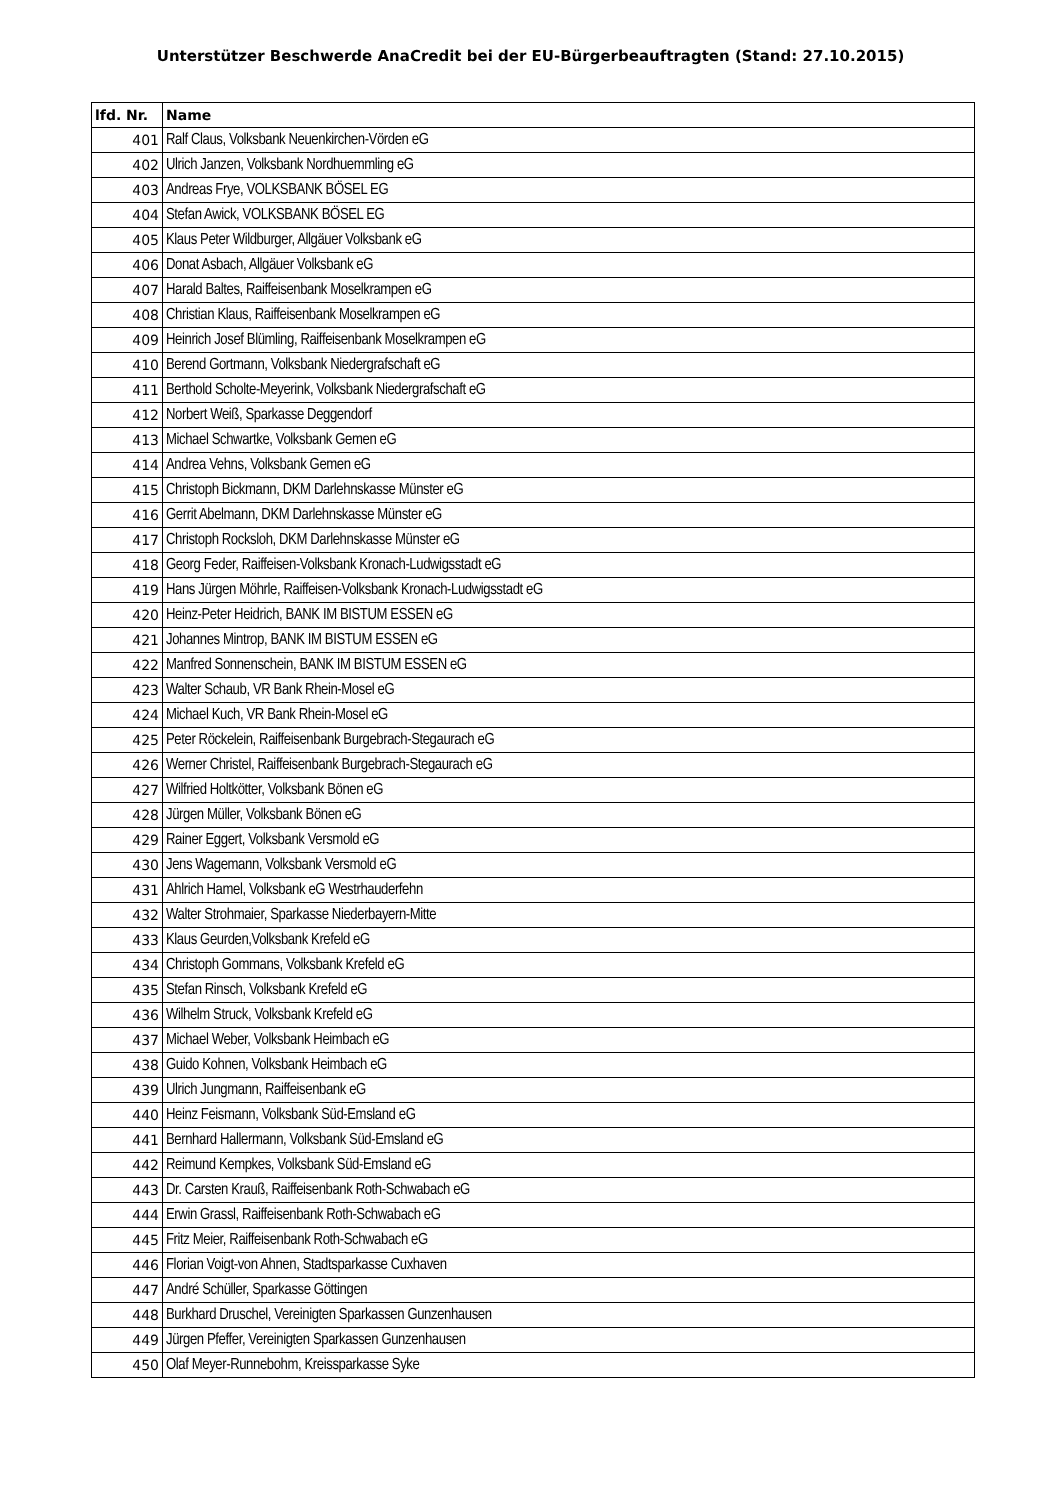Unterstützer Beschwerde AnaCredit bei der EU-Bürgerbeauftragten (Stand: 27.10.2015)
| lfd. Nr. | Name |
| --- | --- |
| 401 | Ralf Claus, Volksbank Neuenkirchen-Vörden eG |
| 402 | Ulrich Janzen, Volksbank Nordhuemmling eG |
| 403 | Andreas Frye, VOLKSBANK BÖSEL EG |
| 404 | Stefan Awick, VOLKSBANK BÖSEL EG |
| 405 | Klaus Peter Wildburger, Allgäuer Volksbank eG |
| 406 | Donat Asbach, Allgäuer Volksbank eG |
| 407 | Harald Baltes, Raiffeisenbank Moselkrampen eG |
| 408 | Christian Klaus, Raiffeisenbank Moselkrampen eG |
| 409 | Heinrich Josef Blümling, Raiffeisenbank Moselkrampen eG |
| 410 | Berend Gortmann, Volksbank Niedergrafschaft eG |
| 411 | Berthold Scholte-Meyerink, Volksbank Niedergrafschaft eG |
| 412 | Norbert Weiß, Sparkasse Deggendorf |
| 413 | Michael Schwartke, Volksbank Gemen eG |
| 414 | Andrea Vehns, Volksbank Gemen eG |
| 415 | Christoph Bickmann, DKM Darlehnskasse Münster eG |
| 416 | Gerrit Abelmann, DKM Darlehnskasse Münster eG |
| 417 | Christoph Rocksloh, DKM Darlehnskasse Münster eG |
| 418 | Georg Feder, Raiffeisen-Volksbank Kronach-Ludwigsstadt eG |
| 419 | Hans Jürgen Möhrle, Raiffeisen-Volksbank Kronach-Ludwigsstadt eG |
| 420 | Heinz-Peter Heidrich, BANK IM BISTUM ESSEN eG |
| 421 | Johannes Mintrop, BANK IM BISTUM ESSEN eG |
| 422 | Manfred Sonnenschein, BANK IM BISTUM ESSEN eG |
| 423 | Walter Schaub, VR Bank Rhein-Mosel eG |
| 424 | Michael Kuch, VR Bank Rhein-Mosel eG |
| 425 | Peter Röckelein, Raiffeisenbank Burgebrach-Stegaurach eG |
| 426 | Werner Christel, Raiffeisenbank Burgebrach-Stegaurach eG |
| 427 | Wilfried Holtkötter, Volksbank Bönen eG |
| 428 | Jürgen Müller, Volksbank Bönen eG |
| 429 | Rainer Eggert, Volksbank Versmold eG |
| 430 | Jens Wagemann, Volksbank Versmold eG |
| 431 | Ahlrich Hamel, Volksbank eG Westrhauderfehn |
| 432 | Walter Strohmaier, Sparkasse Niederbayern-Mitte |
| 433 | Klaus Geurden,Volksbank Krefeld eG |
| 434 | Christoph Gommans, Volksbank Krefeld eG |
| 435 | Stefan Rinsch, Volksbank Krefeld eG |
| 436 | Wilhelm Struck, Volksbank Krefeld eG |
| 437 | Michael Weber, Volksbank Heimbach eG |
| 438 | Guido Kohnen, Volksbank Heimbach eG |
| 439 | Ulrich Jungmann, Raiffeisenbank eG |
| 440 | Heinz Feismann, Volksbank Süd-Emsland eG |
| 441 | Bernhard Hallermann, Volksbank Süd-Emsland eG |
| 442 | Reimund Kempkes, Volksbank Süd-Emsland eG |
| 443 | Dr. Carsten Krauß, Raiffeisenbank Roth-Schwabach eG |
| 444 | Erwin Grassl, Raiffeisenbank Roth-Schwabach eG |
| 445 | Fritz Meier, Raiffeisenbank Roth-Schwabach eG |
| 446 | Florian Voigt-von Ahnen, Stadtsparkasse Cuxhaven |
| 447 | André Schüller, Sparkasse Göttingen |
| 448 | Burkhard Druschel, Vereinigten Sparkassen Gunzenhausen |
| 449 | Jürgen Pfeffer, Vereinigten Sparkassen Gunzenhausen |
| 450 | Olaf Meyer-Runnebohm, Kreissparkasse Syke |